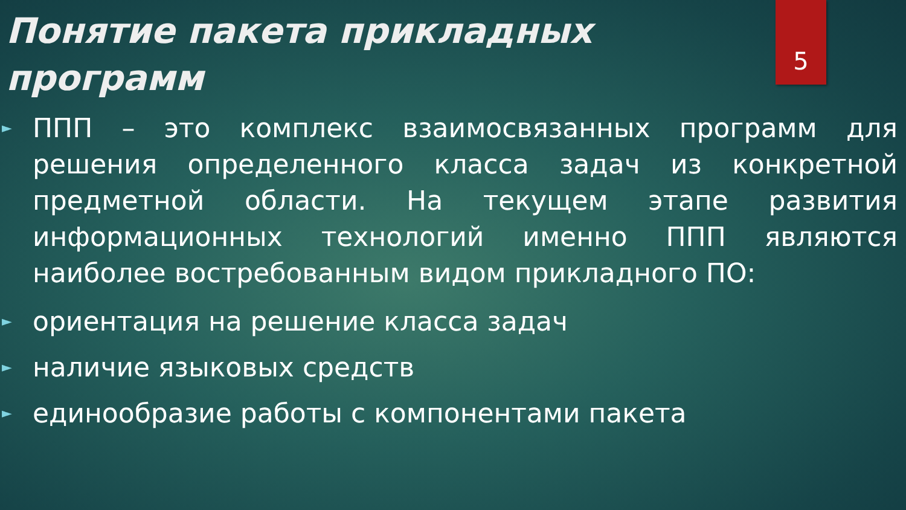5
Понятие пакета прикладных программ
► ППП – это комплекс взаимосвязанных программ для решения определенного класса задач из конкретной предметной области. На текущем этапе развития информационных технологий именно ППП являются наиболее востребованным видом прикладного ПО:
► ориентация на решение класса задач
► наличие языковых средств
► единообразие работы с компонентами пакета